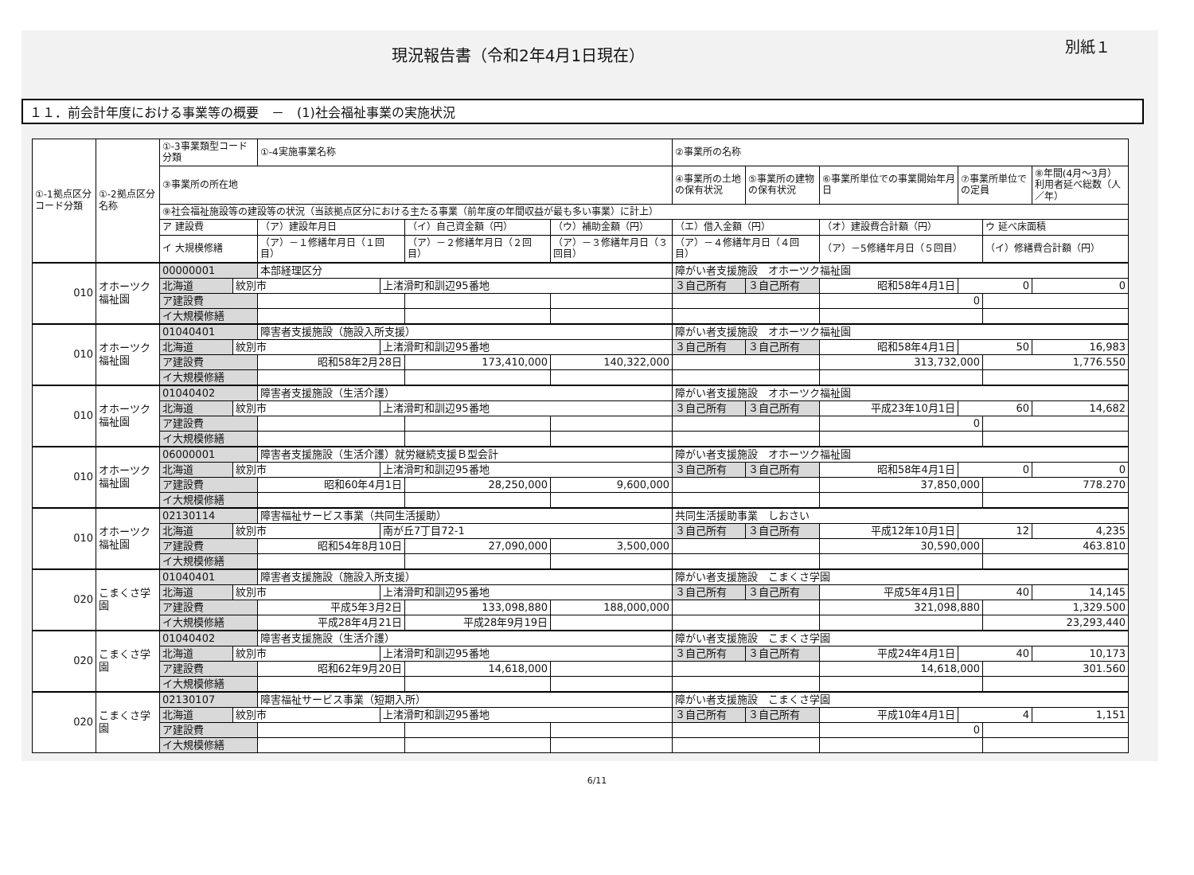現況報告書（令和2年4月1日現在）
別紙１
１１．前会計年度における事業等の概要　－　(1)社会福祉事業の実施状況
| ①-1拠点区分コード分類 | ①-2拠点区分名称 | ①-3事業類型コード分類 | | ①-4実施事業名称 | | | | ②事業所の名称 | | | | | |
| --- | --- | --- | --- | --- | --- | --- | --- | --- | --- | --- | --- | --- | --- |
| | | ③事業所の所在地 | | | | | | ④事業所の土地の保有状況 | ⑤事業所の建物の保有状況 | ⑥事業所単位での事業開始年月日 | ⑦事業所単位での定員 | | ⑧年間(4月～3月）利用者延べ総数（人／年） |
| | | ⑨社会福祉施設等の建設等の状況（当該拠点区分における主たる事業（前年度の年間収益が最も多い事業）に計上） | | | | | | | | | | | |
| | | ア 建設費 | | （ア）建設年月日 | | （イ）自己資金額（円） | （ウ）補助金額（円） | （エ）借入金額（円） | | （オ）建設費合計額（円） | | ウ 延べ床面積 | |
| | | イ 大規模修繕 | | （ア）－１修繕年月日（１回目） | | （ア）－２修繕年月日（２回目） | （ア）－３修繕年月日（３回目） | （ア）－４修繕年月日（４回目） | | （ア）－5修繕年月日（５回目） | | （イ）修繕費合計額（円） | |
| 010 | オホーツク福祉園 | 00000001 | | 本部経理区分 | | | | 障がい者支援施設 オホーツク福祉園 | | | | | |
| | | 北海道 | 紋別市 | | 上渚滑町和訓辺95番地 | | | ３自己所有 | ３自己所有 | 昭和58年4月1日 | 0 | | 0 |
| | | ア建設費 | | | | | | | | 0 | | | |
| | | イ大規模修繕 | | | | | | | | | | | |
| 010 | オホーツク福祉園 | 01040401 | | 障害者支援施設（施設入所支援） | | | | 障がい者支援施設 オホーツク福祉園 | | | | | |
| | | 北海道 | 紋別市 | | 上渚滑町和訓辺95番地 | | | ３自己所有 | ３自己所有 | 昭和58年4月1日 | 50 | | 16,983 |
| | | ア建設費 | | 昭和58年2月28日 | | 173,410,000 | 140,322,000 | | | 313,732,000 | | 1,776.550 | |
| | | イ大規模修繕 | | | | | | | | | | | |
| 010 | オホーツク福祉園 | 01040402 | | 障害者支援施設（生活介護） | | | | 障がい者支援施設 オホーツク福祉園 | | | | | |
| | | 北海道 | 紋別市 | | 上渚滑町和訓辺95番地 | | | ３自己所有 | ３自己所有 | 平成23年10月1日 | 60 | | 14,682 |
| | | ア建設費 | | | | | | | | 0 | | | |
| | | イ大規模修繕 | | | | | | | | | | | |
| 010 | オホーツク福祉園 | 06000001 | | 障害者支援施設（生活介護）就労継続支援Ｂ型会計 | | | | 障がい者支援施設 オホーツク福祉園 | | | | | |
| | | 北海道 | 紋別市 | | 上渚滑町和訓辺95番地 | | | ３自己所有 | ３自己所有 | 昭和58年4月1日 | 0 | | 0 |
| | | ア建設費 | | 昭和60年4月1日 | | 28,250,000 | 9,600,000 | | | 37,850,000 | | 778.270 | |
| | | イ大規模修繕 | | | | | | | | | | | |
| 010 | オホーツク福祉園 | 02130114 | | 障害福祉サービス事業（共同生活援助） | | | | 共同生活援助事業 しおさい | | | | | |
| | | 北海道 | 紋別市 | | 南が丘7丁目72-1 | | | ３自己所有 | ３自己所有 | 平成12年10月1日 | 12 | | 4,235 |
| | | ア建設費 | | 昭和54年8月10日 | | 27,090,000 | 3,500,000 | | | 30,590,000 | | 463.810 | |
| | | イ大規模修繕 | | | | | | | | | | | |
| 020 | こまくさ学園 | 01040401 | | 障害者支援施設（施設入所支援） | | | | 障がい者支援施設 こまくさ学園 | | | | | |
| | | 北海道 | 紋別市 | | 上渚滑町和訓辺95番地 | | | ３自己所有 | ３自己所有 | 平成5年4月1日 | 40 | | 14,145 |
| | | ア建設費 | | 平成5年3月2日 | | 133,098,880 | 188,000,000 | | | 321,098,880 | | 1,329.500 | |
| | | イ大規模修繕 | | 平成28年4月21日 | | 平成28年9月19日 | | | | | | 23,293,440 | |
| 020 | こまくさ学園 | 01040402 | | 障害者支援施設（生活介護） | | | | 障がい者支援施設 こまくさ学園 | | | | | |
| | | 北海道 | 紋別市 | | 上渚滑町和訓辺95番地 | | | ３自己所有 | ３自己所有 | 平成24年4月1日 | 40 | | 10,173 |
| | | ア建設費 | | 昭和62年9月20日 | | 14,618,000 | | | | 14,618,000 | | 301.560 | |
| | | イ大規模修繕 | | | | | | | | | | | |
| 020 | こまくさ学園 | 02130107 | | 障害福祉サービス事業（短期入所） | | | | 障がい者支援施設 こまくさ学園 | | | | | |
| | | 北海道 | 紋別市 | | 上渚滑町和訓辺95番地 | | | ３自己所有 | ３自己所有 | 平成10年4月1日 | 4 | | 1,151 |
| | | ア建設費 | | | | | | | | 0 | | | |
| | | イ大規模修繕 | | | | | | | | | | | |
6/11